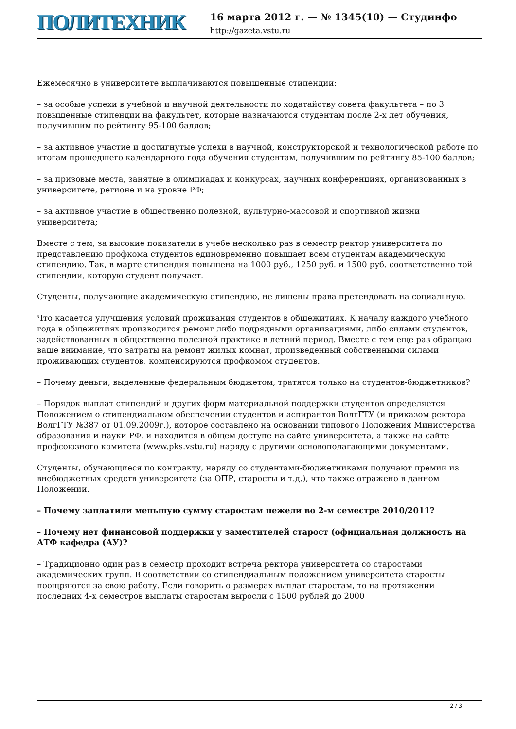ПОЛИТЕХНИК
16 марта 2012 г. — № 1345(10) — Студинфо
http://gazeta.vstu.ru
Ежемесячно в университете выплачиваются повышенные стипендии:
– за особые успехи в учебной и научной деятельности по ходатайству совета факультета – по 3 повышенные стипендии на факультет, которые назначаются студентам после 2-х лет обучения, получившим по рейтингу 95-100 баллов;
– за активное участие и достигнутые успехи в научной, конструкторской и технологической работе по итогам прошедшего календарного года обучения студентам, получившим по рейтингу 85-100 баллов;
– за призовые места, занятые в олимпиадах и конкурсах, научных конференциях, организованных в университете, регионе и на уровне РФ;
– за активное участие в общественно полезной, культурно-массовой и спортивной жизни университета;
Вместе с тем, за высокие показатели в учебе несколько раз в семестр ректор университета по представлению профкома студентов единовременно повышает всем студентам академическую стипендию. Так, в марте стипендия повышена на 1000 руб., 1250 руб. и 1500 руб. соответственно той стипендии, которую студент получает.
Студенты, получающие академическую стипендию, не лишены права претендовать на социальную.
Что касается улучшения условий проживания студентов в общежитиях. К началу каждого учебного года в общежитиях производится ремонт либо подрядными организациями, либо силами студентов, задействованных в общественно полезной практике в летний период. Вместе с тем еще раз обращаю ваше внимание, что затраты на ремонт жилых комнат, произведенный собственными силами проживающих студентов, компенсируются профкомом студентов.
– Почему деньги, выделенные федеральным бюджетом, тратятся только на студентов-бюджетников?
– Порядок выплат стипендий и других форм материальной поддержки студентов определяется Положением о стипендиальном обеспечении студентов и аспирантов ВолгГТУ (и приказом ректора ВолгГТУ №387 от 01.09.2009г.), которое составлено на основании типового Положения Министерства образования и науки РФ, и находится в общем доступе на сайте университета, а также на сайте профсоюзного комитета (www.pks.vstu.ru) наряду с другими основополагающими документами.
Студенты, обучающиеся по контракту, наряду со студентами-бюджетниками получают премии из внебюджетных средств университета (за ОПР, старосты и т.д.), что также отражено в данном Положении.
– Почему заплатили меньшую сумму старостам нежели во 2-м семестре 2010/2011?
– Почему нет финансовой поддержки у заместителей старост (официальная должность на АТФ кафедра (АУ)?
– Традиционно один раз в семестр проходит встреча ректора университета со старостами академических групп. В соответствии со стипендиальным положением университета старосты поощряются за свою работу. Если говорить о размерах выплат старостам, то на протяжении последних 4-х семестров выплаты старостам выросли с 1500 рублей до 2000
2 / 3